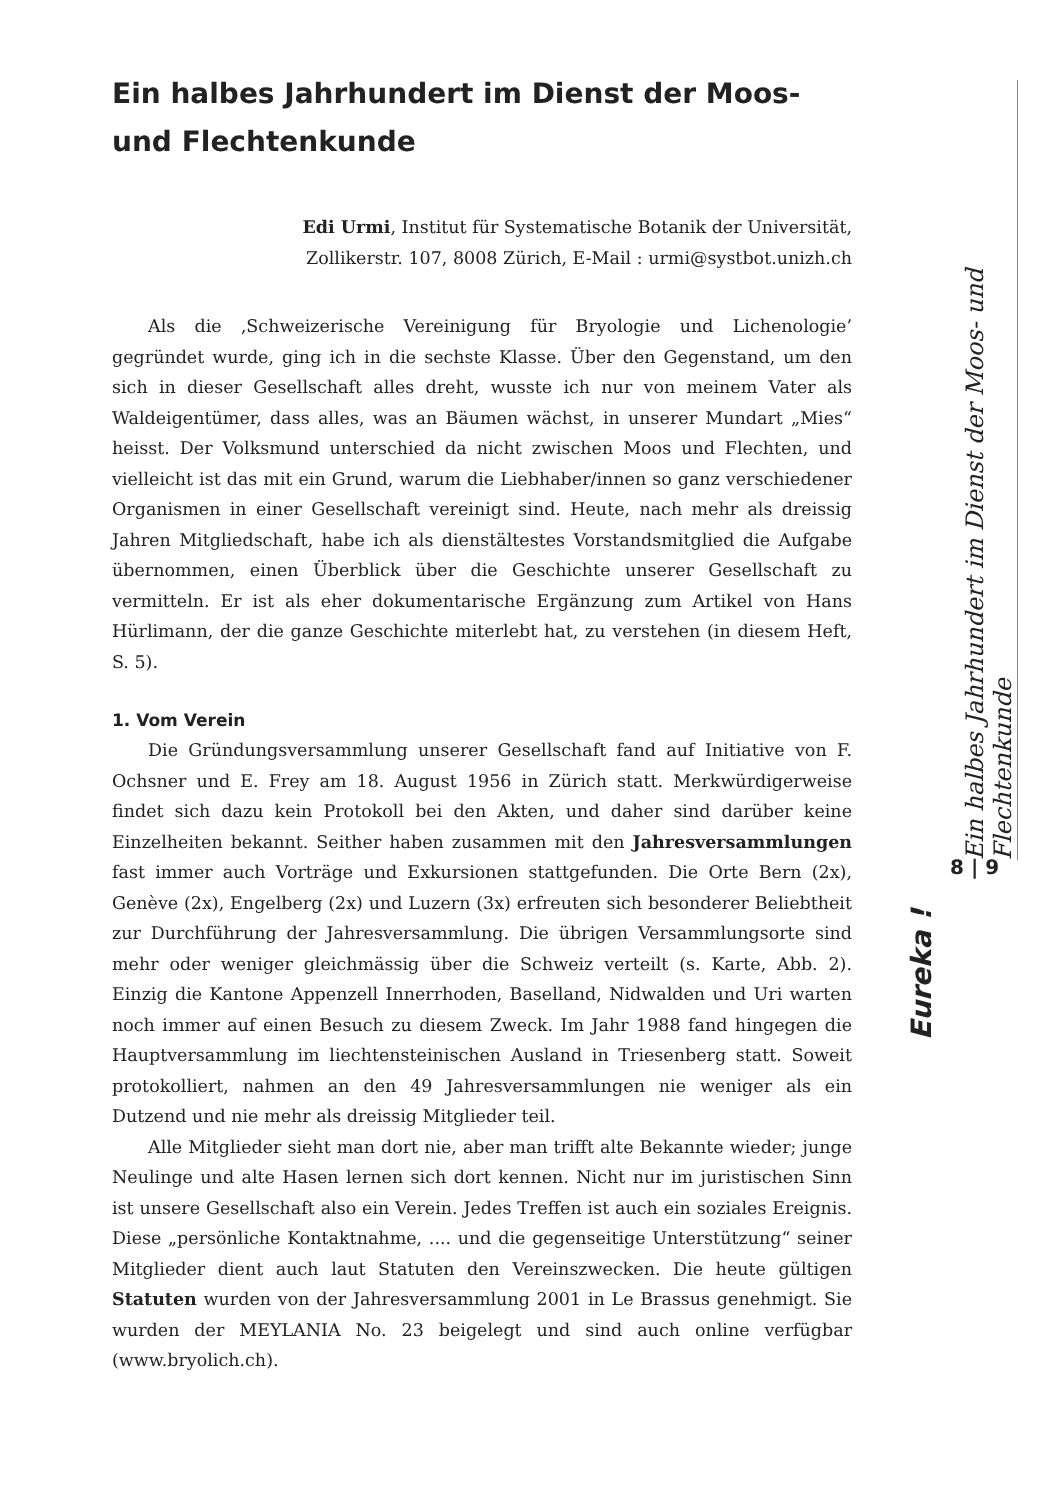Ein halbes Jahrhundert im Dienst der Moos- und Flechtenkunde
Edi Urmi, Institut für Systematische Botanik der Universität,
Zollikerstr. 107, 8008 Zürich, E-Mail : urmi@systbot.unizh.ch
Als die ‚Schweizerische Vereinigung für Bryologie und Lichenologie’ gegründet wurde, ging ich in die sechste Klasse. Über den Gegenstand, um den sich in dieser Gesellschaft alles dreht, wusste ich nur von meinem Vater als Waldeigentümer, dass alles, was an Bäumen wächst, in unserer Mundart „Mies“ heisst. Der Volksmund unterschied da nicht zwischen Moos und Flechten, und vielleicht ist das mit ein Grund, warum die Liebhaber/innen so ganz verschiedener Organismen in einer Gesellschaft vereinigt sind. Heute, nach mehr als dreissig Jahren Mitgliedschaft, habe ich als dienstältestes Vorstandsmitglied die Aufgabe übernommen, einen Überblick über die Geschichte unserer Gesellschaft zu vermitteln. Er ist als eher dokumentarische Ergänzung zum Artikel von Hans Hürlimann, der die ganze Geschichte miterlebt hat, zu verstehen (in diesem Heft, S. 5).
1. Vom Verein
Die Gründungsversammlung unserer Gesellschaft fand auf Initiative von F. Ochsner und E. Frey am 18. August 1956 in Zürich statt. Merkwürdigerweise findet sich dazu kein Protokoll bei den Akten, und daher sind darüber keine Einzelheiten bekannt. Seither haben zusammen mit den Jahresversammlungen fast immer auch Vorträge und Exkursionen stattgefunden. Die Orte Bern (2x), Genève (2x), Engelberg (2x) und Luzern (3x) erfreuten sich besonderer Beliebtheit zur Durchführung der Jahresversammlung. Die übrigen Versammlungsorte sind mehr oder weniger gleichmässig über die Schweiz verteilt (s. Karte, Abb. 2). Einzig die Kantone Appenzell Innerrhoden, Baselland, Nidwalden und Uri warten noch immer auf einen Besuch zu diesem Zweck. Im Jahr 1988 fand hingegen die Hauptversammlung im liechtensteinischen Ausland in Triesenberg statt. Soweit protokolliert, nahmen an den 49 Jahresversammlungen nie weniger als ein Dutzend und nie mehr als dreissig Mitglieder teil.
Alle Mitglieder sieht man dort nie, aber man trifft alte Bekannte wieder; junge Neulinge und alte Hasen lernen sich dort kennen. Nicht nur im juristischen Sinn ist unsere Gesellschaft also ein Verein. Jedes Treffen ist auch ein soziales Ereignis. Diese „persönliche Kontaktnahme, .... und die gegenseitige Unterstützung“ seiner Mitglieder dient auch laut Statuten den Vereinszwecken. Die heute gültigen Statuten wurden von der Jahresversammlung 2001 in Le Brassus genehmigt. Sie wurden der MEYLANIA No. 23 beigelegt und sind auch online verfügbar (www.bryolich.ch).
Ein halbes Jahrhundert im Dienst der Moos- und Flechtenkunde
8 | 9
Eureka !